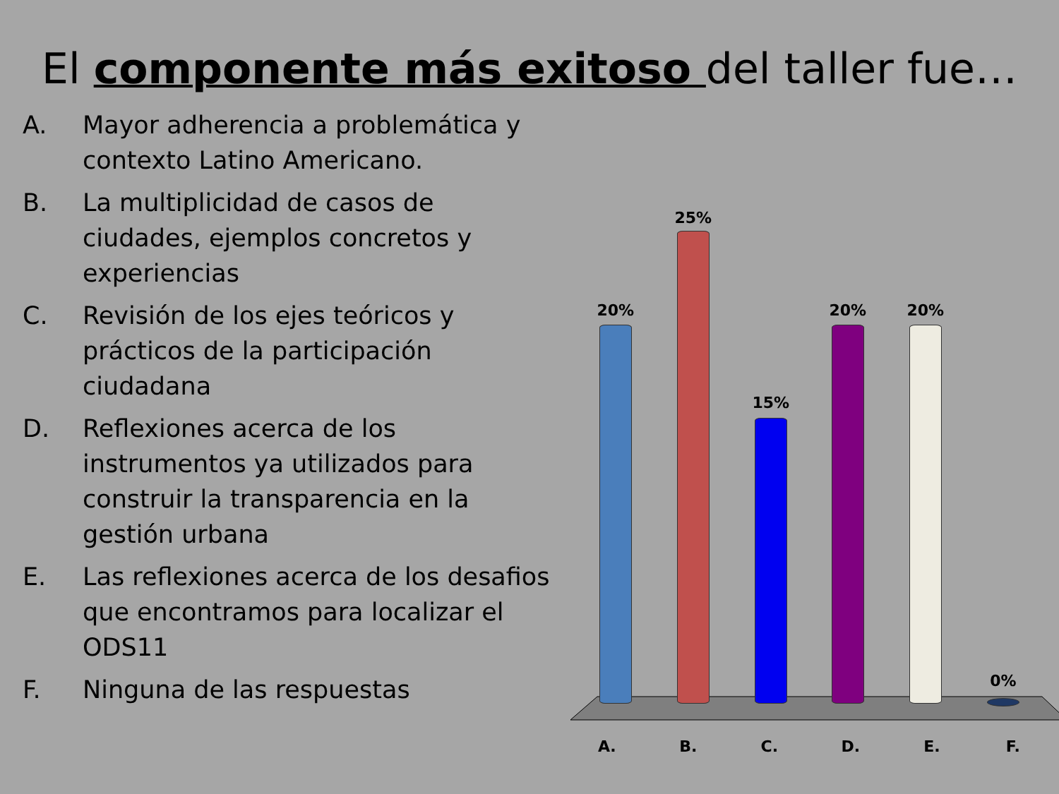El componente más exitoso del taller fue…
A. Mayor adherencia a problemática y contexto Latino Americano.
B. La multiplicidad de casos de ciudades, ejemplos concretos y experiencias
C. Revisión de los ejes teóricos y prácticos de la participación ciudadana
D. Reflexiones acerca de los instrumentos ya utilizados para construir la transparencia en la gestión urbana
E. Las reflexiones acerca de los desafios que encontramos para localizar el ODS11
F. Ninguna de las respuestas
20%
25%
15%
20% 20%
0%
A. B. C. D. E. F.